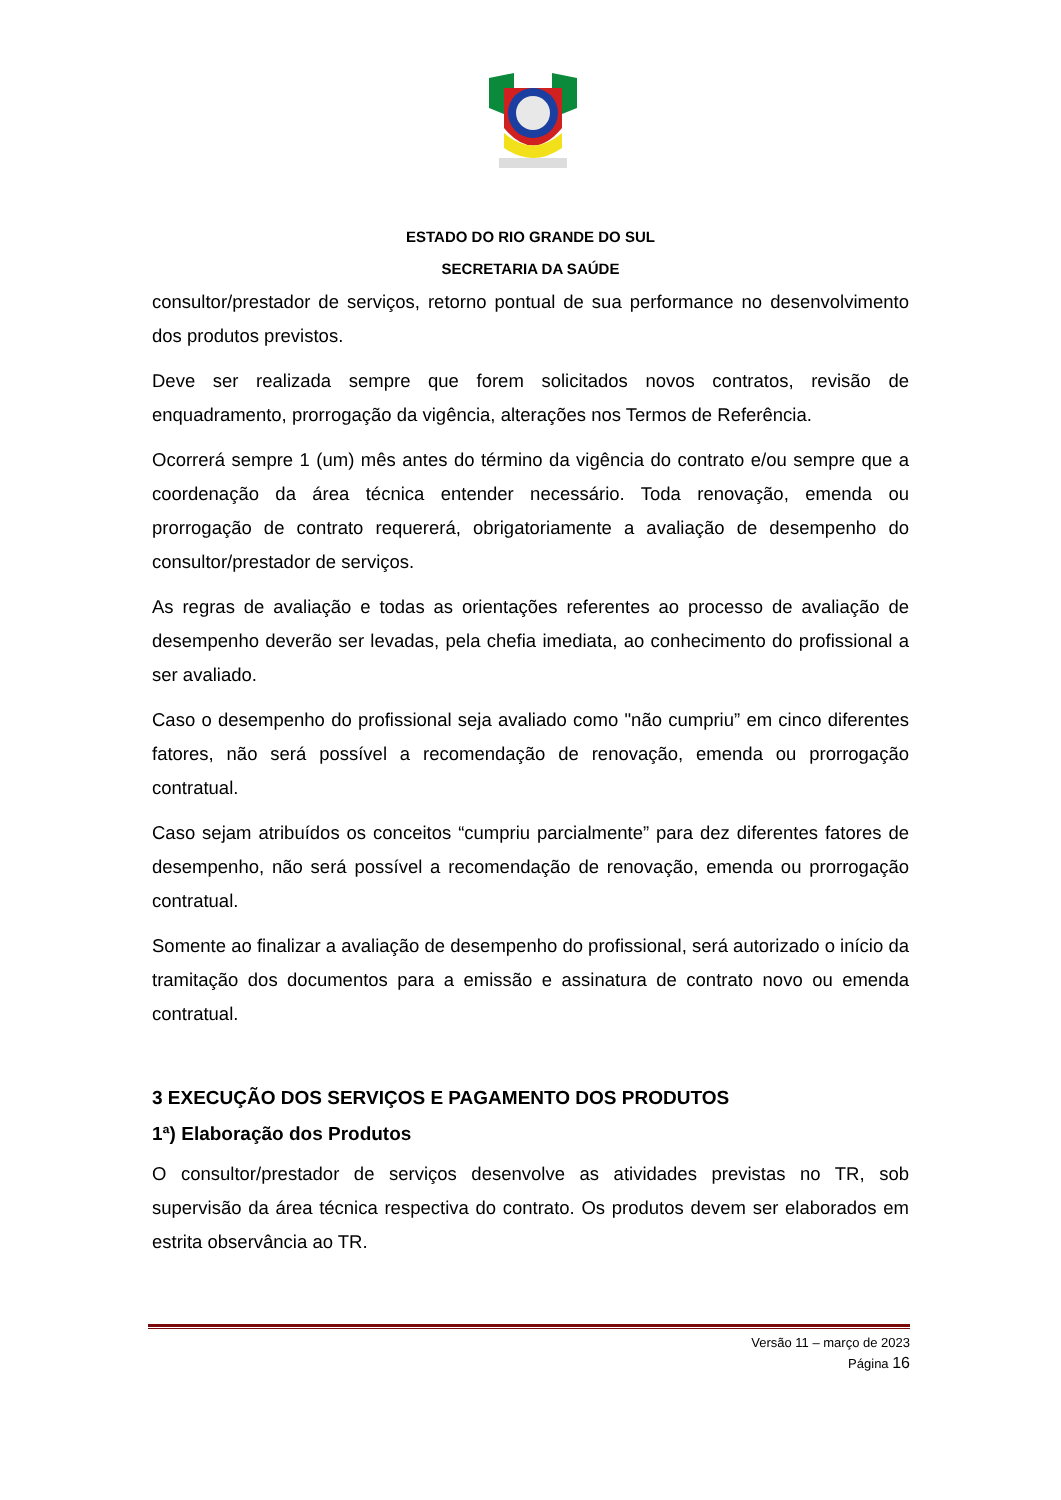ESTADO DO RIO GRANDE DO SUL
SECRETARIA DA SAÚDE
consultor/prestador de serviços, retorno pontual de sua performance no desenvolvimento dos produtos previstos.
Deve ser realizada sempre que forem solicitados novos contratos, revisão de enquadramento, prorrogação da vigência, alterações nos Termos de Referência.
Ocorrerá sempre 1 (um) mês antes do término da vigência do contrato e/ou sempre que a coordenação da área técnica entender necessário. Toda renovação, emenda ou prorrogação de contrato requererá, obrigatoriamente a avaliação de desempenho do consultor/prestador de serviços.
As regras de avaliação e todas as orientações referentes ao processo de avaliação de desempenho deverão ser levadas, pela chefia imediata, ao conhecimento do profissional a ser avaliado.
Caso o desempenho do profissional seja avaliado como "não cumpriu” em cinco diferentes fatores, não será possível a recomendação de renovação, emenda ou prorrogação contratual.
Caso sejam atribuídos os conceitos “cumpriu parcialmente” para dez diferentes fatores de desempenho, não será possível a recomendação de renovação, emenda ou prorrogação contratual.
Somente ao finalizar a avaliação de desempenho do profissional, será autorizado o início da tramitação dos documentos para a emissão e assinatura de contrato novo ou emenda contratual.
3 EXECUÇÃO DOS SERVIÇOS E PAGAMENTO DOS PRODUTOS
1ª) Elaboração dos Produtos
O consultor/prestador de serviços desenvolve as atividades previstas no TR, sob supervisão da área técnica respectiva do contrato. Os produtos devem ser elaborados em estrita observância ao TR.
Versão 11 – março de 2023
Página 16